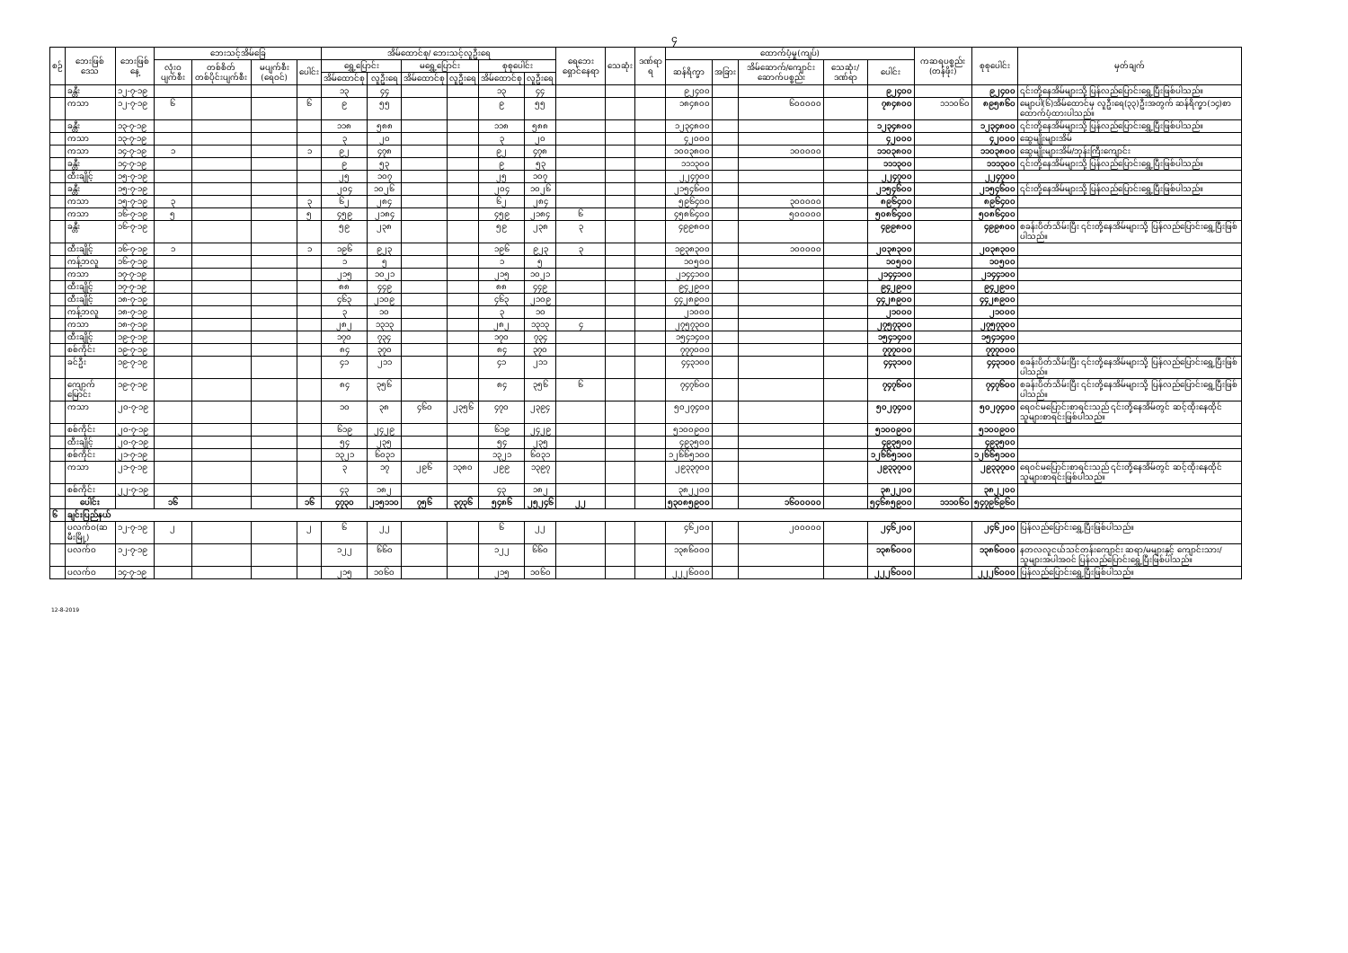၄
| စဉ် | ဘေးဖြစ်ဒေသ | ဘေးဖြစ်နေ့ | ဘေးသင့်အိမ်ခြေ | | | | အိမ်ထောင်စု/ ဘေးသင့်လူဦးရေ | | | | | | ရေဘေးရှောင်နေရာ | သေဆုံး | ဒဏ်ရာရ | ထောက်ပံ့မှု(ကျပ်) | | | | | ကဆရပစ္စည်း (တန်ဖိုး) | စုစုပေါင်း | မှတ်ချက် |
| --- | --- | --- | --- | --- | --- | --- | --- | --- | --- | --- | --- | --- | --- | --- | --- | --- | --- | --- | --- | --- | --- | --- | --- |
| | | | လုံးဝပျက်စီး | တစ်စိတ်တစ်ပိုင်းပျက်စီး | မပျက်စီး (ရေဝင်) | ပေါင်း | ရွှေ့ပြောင်း | | မရွှေ့ပြောင်း | | စုစုပေါင်း | | | | | ဆန်ရိက္ခာ | အခြား | အိမ်ဆောက်/ကျောင်းဆောက်ပစ္စည်း | သေဆုံး/ဒဏ်ရာ | ပေါင်း | | | |
| | | | | | | | အိမ်ထောင်စု | လူဦးရေ | အိမ်ထောင်စု | လူဦးရေ | အိမ်ထောင်စု | လူဦးရေ | | | | | | | | | | | |
| | ခန္တီး | ၁၂-၇-၁၉ | | | | | ၁၃ | ၄၄ | | | ၁၃ | ၄၄ | | | | ၉၂၄၀၀ | | | | ၉၂၄၀၀ | | ၉၂၄၀၀ | ၎င်းတို့နေအိမ်များသို့ ပြန်လည်ပြောင်းရွှေ့ပြီးဖြစ်ပါသည်။ |
| | ကသာ | ၁၂-၇-၁၉ | ၆ | | | ၆ | ၉ | ၅၅ | | | ၉ | ၅၅ | | | | ၁၈၄၈၀၀ | | ၆၀၀၀၀၀ | | ၇၈၄၈၀၀ | ၁၁၁၀၆၀ | ၈၉၅၈၆၀ | မျောပါ(၆)အိမ်ထောင်မှ လူဦးရေ(၃၃)ဦးအတွက် ဆန်ရိက္ခာ(၁၄)စာထောက်ပံ့ထားပါသည်။ |
| | ခန္တီး | ၁၃-၇-၁၉ | | | | | ၁၁၈ | ၅၈၈ | | | ၁၁၈ | ၅၈၈ | | | | ၁၂၃၄၈၀၀ | | | | ၁၂၃၄၈၀၀ | | ၁၂၃၄၈၀၀ | ၎င်းတို့နေအိမ်များသို့ ပြန်လည်ပြောင်းရွှေ့ပြီးဖြစ်ပါသည်။ |
| | ကသာ | ၁၃-၇-၁၉ | | | | | ၃ | ၂၀ | | | ၃ | ၂၀ | | | | ၄၂၀၀၀ | | | | ၄၂၀၀၀ | | ၄၂၀၀၀ | ဆွေမျိုးများအိမ် |
| | ကသာ | ၁၄-၇-၁၉ | ၁ | | | ၁ | ၉၂ | ၄၇၈ | | | ၉၂ | ၄၇၈ | | | | ၁၀၀၃၈၀၀ | | ၁၀၀၀၀၀ | | ၁၁၀၃၈၀၀ | | ၁၁၀၃၈၀၀ | ဆွေမျိုးများအိမ်/ဘုန်းကြီးကျောင်း |
| | ခန္တီး | ၁၄-၇-၁၉ | | | | | ၉ | ၅၃ | | | ၉ | ၅၃ | | | | ၁၁၁၃၀၀ | | | | ၁၁၁၃၀၀ | | ၁၁၁၃၀၀ | ၎င်းတို့နေအိမ်များသို့ ပြန်လည်ပြောင်းရွှေ့ပြီးဖြစ်ပါသည်။ |
| | ထီးချိုင့် | ၁၅-၇-၁၉ | | | | | ၂၅ | ၁၀၇ | | | ၂၅ | ၁၀၇ | | | | ၂၂၄၇၀၀ | | | | ၂၂၄၇၀၀ | | ၂၂၄၇၀၀ | |
| | ခန္တီး | ၁၅-၇-၁၉ | | | | | ၂၀၄ | ၁၀၂၆ | | | ၂၀၄ | ၁၀၂၆ | | | | ၂၁၅၄၆၀၀ | | | | ၂၁၅၄၆၀၀ | | ၂၁၅၄၆၀၀ | ၎င်းတို့နေအိမ်များသို့ ပြန်လည်ပြောင်းရွှေ့ပြီးဖြစ်ပါသည်။ |
| | ကသာ | ၁၅-၇-၁၉ | ၃ | | | ၃ | ၆၂ | ၂၈၄ | | | ၆၂ | ၂၈၄ | | | | ၅၉၆၄၀၀ | | ၃၀၀၀၀၀ | | ၈၉၆၄၀၀ | | ၈၉၆၄၀၀ | |
| | ကသာ | ၁၆-၇-၁၉ | ၅ | | | ၅ | ၄၅၉ | ၂၁၈၄ | | | ၄၅၉ | ၂၁၈၄ | ၆ | | | ၄၅၈၆၄၀၀ | | ၅၀၀၀၀၀ | | ၅၀၈၆၄၀၀ | | ၅၀၈၆၄၀၀ | |
| | ခန္တီး | ၁၆-၇-၁၉ | | | | | ၅၉ | ၂၃၈ | | | ၅၉ | ၂၃၈ | ၃ | | | ၄၉၉၈၀၀ | | | | ၄၉၉၈၀၀ | | ၄၉၉၈၀၀ | စခန်းပိတ်သိမ်းပြီး ၎င်းတို့နေအိမ်များသို့ ပြန်လည်ပြောင်းရွှေ့ပြီးဖြစ်ပါသည်။ |
| | ထီးချိုင့် | ၁၆-၇-၁၉ | ၁ | | | ၁ | ၁၉၆ | ၉၂၃ | | | ၁၉၆ | ၉၂၃ | ၃ | | | ၁၉၃၈၃၀၀ | | ၁၀၀၀၀၀ | | ၂၀၃၈၃၀၀ | | ၂၀၃၈၃၀၀ | |
| | ကန့်ဘလူ | ၁၆-၇-၁၉ | | | | | ၁ | ၅ | | | ၁ | ၅ | | | | ၁၀၅၀၀ | | | | ၁၀၅၀၀ | | ၁၀၅၀၀ | |
| | ကသာ | ၁၇-၇-၁၉ | | | | | ၂၁၅ | ၁၀၂၁ | | | ၂၁၅ | ၁၀၂၁ | | | | ၂၁၄၄၁၀၀ | | | | ၂၁၄၄၁၀၀ | | ၂၁၄၄၁၀၀ | |
| | ထီးချိုင့် | ၁၇-၇-၁၉ | | | | | ၈၈ | ၄၄၉ | | | ၈၈ | ၄၄၉ | | | | ၉၄၂၉၀၀ | | | | ၉၄၂၉၀၀ | | ၉၄၂၉၀၀ | |
| | ထီးချိုင့် | ၁၈-၇-၁၉ | | | | | ၄၆၃ | ၂၁၀၉ | | | ၄၆၃ | ၂၁၀၉ | | | | ၄၄၂၈၉၀၀ | | | | ၄၄၂၈၉၀၀ | | ၄၄၂၈၉၀၀ | |
| | ကန့်ဘလူ | ၁၈-၇-၁၉ | | | | | ၃ | ၁၀ | | | ၃ | ၁၀ | | | | ၂၁၀၀၀ | | | | ၂၁၀၀၀ | | ၂၁၀၀၀ | |
| | ကသာ | ၁၈-၇-၁၉ | | | | | ၂၈၂ | ၁၃၁၃ | | | ၂၈၂ | ၁၃၁၃ | ၄ | | | ၂၇၅၇၃၀၀ | | | | ၂၇၅၇၃၀၀ | | ၂၇၅၇၃၀၀ | |
| | ထီးချိုင့် | ၁၉-၇-၁၉ | | | | | ၁၇၀ | ၇၃၄ | | | ၁၇၀ | ၇၃၄ | | | | ၁၅၄၁၄၀၀ | | | | ၁၅၄၁၄၀၀ | | ၁၅၄၁၄၀၀ | |
| | စစ်ကိုင်း | ၁၉-၇-၁၉ | | | | | ၈၄ | ၃၇၀ | | | ၈၄ | ၃၇၀ | | | | ၇၇၇၀၀၀ | | | | ၇၇၇၀၀၀ | | ၇၇၇၀၀၀ | |
| | ခင်ဦး | ၁၉-၇-၁၉ | | | | | ၄၁ | ၂၁၁ | | | ၄၁ | ၂၁၁ | | | | ၄၄၃၁၀၀ | | | | ၄၄၃၁၀၀ | | ၄၄၃၁၀၀ | စခန်းပိတ်သိမ်းပြီး ၎င်းတို့နေအိမ်များသို့ ပြန်လည်ပြောင်းရွှေ့ပြီးဖြစ်ပါသည်။ |
| | ကျောက်မြောင်း | ၁၉-၇-၁၉ | | | | | ၈၄ | ၃၅၆ | | | ၈၄ | ၃၅၆ | ၆ | | | ၇၄၇၆၀၀ | | | | ၇၄၇၆၀၀ | | ၇၄၇၆၀၀ | စခန်းပိတ်သိမ်းပြီး ၎င်းတို့နေအိမ်များသို့ ပြန်လည်ပြောင်းရွှေ့ပြီးဖြစ်ပါသည်။ |
| | ကသာ | ၂၀-၇-၁၉ | | | | | ၁၀ | ၃၈ | ၄၆၀ | ၂၃၅၆ | ၄၇၀ | ၂၃၉၄ | | | | ၅၀၂၇၄၀၀ | | | | ၅၀၂၇၄၀၀ | | ၅၀၂၇၄၀၀ | ရေဝင်မပြောင်းစာရင်းသည် ၎င်းတို့နေအိမ်တွင် ဆင့်ထိုးနေထိုင်သူများစာရင်းဖြစ်ပါသည်။ |
| | စစ်ကိုင်း | ၂၀-၇-၁၉ | | | | | ၆၁၉ | ၂၄၂၉ | | | ၆၁၉ | ၂၄၂၉ | | | | ၅၁၀၀၉၀၀ | | | | ၅၁၀၀၉၀၀ | | ၅၁၀၀၉၀၀ | |
| | ထီးချိုင့် | ၂၀-၇-၁၉ | | | | | ၅၄ | ၂၃၅ | | | ၅၄ | ၂၃၅ | | | | ၄၉၃၅၀၀ | | | | ၄၉၃၅၀၀ | | ၄၉၃၅၀၀ | |
| | စစ်ကိုင်း | ၂၁-၇-၁၉ | | | | | ၁၃၂၁ | ၆၀၃၁ | | | ၁၃၂၁ | ၆၀၃၁ | | | | ၁၂၆၆၅၁၀၀ | | | | ၁၂၆၆၅၁၀၀ | | ၁၂၆၆၅၁၀၀ | |
| | ကသာ | ၂၁-၇-၁၉ | | | | | ၃ | ၁၇ | ၂၉၆ | ၁၃၈၀ | ၂၉၉ | ၁၃၉၇ | | | | ၂၉၃၃၇၀၀ | | | | ၂၉၃၃၇၀၀ | | ၂၉၃၃၇၀၀ | ရေဝင်မပြောင်းစာရင်းသည် ၎င်းတို့နေအိမ်တွင် ဆင့်ထိုးနေထိုင်သူများစာရင်းဖြစ်ပါသည်။ |
| | စစ်ကိုင်း | ၂၂-၇-၁၉ | | | | | ၄၃ | ၁၈၂ | | | ၄၃ | ၁၈၂ | | | | ၃၈၂၂၀၀ | | | | ၃၈၂၂၀၀ | | ၃၈၂၂၀၀ | |
| | ပေါင်း | | ၁၆ | | | ၁၆ | ၄၇၃၀ | ၂၁၅၁၁၀ | ၇၅၆ | ၃၇၃၆ | ၅၄၈၆ | ၂၅၂၄၆ | ၂၂ | | | ၅၃၀၈၅၉၀၀ | | ၁၆၀၀၀၀၀ | | ၅၄၆၈၅၉၀၀ | ၁၁၁၀၆၀ | ၅၄၇၉၆၉၆၀ | |
| ၆ | ချင်းပြည်နယ် | | | | | | | | | | | | | | | | | | | | | | |
| | ပလက်ဝ(ဆမီးမြို့) | ၁၂-၇-၁၉ | ၂ | | | ၂ | ၆ | ၂၂ | | | ၆ | ၂၂ | | | | ၄၆၂၀၀ | | ၂၀၀၀၀၀ | | ၂၄၆၂၀၀ | | ၂၄၆၂၀၀ | ပြန်လည်ပြောင်းရွှေ့ပြီးဖြစ်ပါသည်။ |
| | ပလက်ဝ | ၁၂-၇-၁၉ | | | | | ၁၂၂ | ၆၆၀ | | | ၁၂၂ | ၆၆၀ | | | | ၁၃၈၆၀၀၀ | | | | ၁၃၈၆၀၀၀ | | ၁၃၈၆၀၀၀ | နတလလူငယ်သင်တန်းကျောင်း ဆရာ/မများနှင့် ကျောင်းသား/သူများအပါအဝင် ပြန်လည်ပြောင်းရွှေ့ပြီးဖြစ်ပါသည်။ |
| | ပလက်ဝ | ၁၄-၇-၁၉ | | | | | ၂၁၅ | ၁၀၆၀ | | | ၂၁၅ | ၁၀၆၀ | | | | ၂၂၂၆၀၀၀ | | | | ၂၂၂၆၀၀၀ | | ၂၂၂၆၀၀၀ | ပြန်လည်ပြောင်းရွှေ့ပြီးဖြစ်ပါသည်။ |
12-8-2019